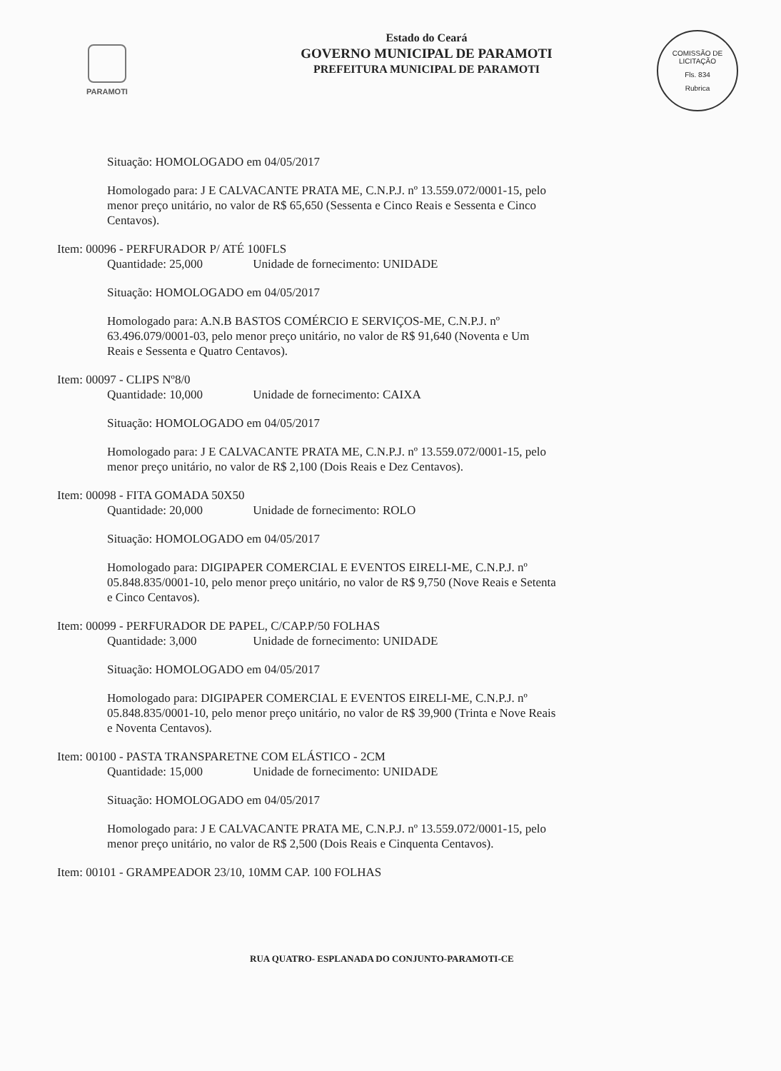PARAMOTI
Estado do Ceará
GOVERNO MUNICIPAL DE PARAMOTI
PREFEITURA MUNICIPAL DE PARAMOTI
COMISSÃO DE LICITAÇÃO
Fls. 834
Rubrica
Situação: HOMOLOGADO em 04/05/2017
Homologado para: J E CALVACANTE PRATA ME, C.N.P.J. nº 13.559.072/0001-15, pelo menor preço unitário, no valor de R$ 65,650 (Sessenta e Cinco Reais e Sessenta e Cinco Centavos).
Item: 00096 - PERFURADOR P/ ATÉ 100FLS
Quantidade: 25,000 Unidade de fornecimento: UNIDADE
Situação: HOMOLOGADO em 04/05/2017
Homologado para: A.N.B BASTOS COMÉRCIO E SERVIÇOS-ME, C.N.P.J. nº 63.496.079/0001-03, pelo menor preço unitário, no valor de R$ 91,640 (Noventa e Um Reais e Sessenta e Quatro Centavos).
Item: 00097 - CLIPS Nº8/0
Quantidade: 10,000 Unidade de fornecimento: CAIXA
Situação: HOMOLOGADO em 04/05/2017
Homologado para: J E CALVACANTE PRATA ME, C.N.P.J. nº 13.559.072/0001-15, pelo menor preço unitário, no valor de R$ 2,100 (Dois Reais e Dez Centavos).
Item: 00098 - FITA GOMADA 50X50
Quantidade: 20,000 Unidade de fornecimento: ROLO
Situação: HOMOLOGADO em 04/05/2017
Homologado para: DIGIPAPER COMERCIAL E EVENTOS EIRELI-ME, C.N.P.J. nº 05.848.835/0001-10, pelo menor preço unitário, no valor de R$ 9,750 (Nove Reais e Setenta e Cinco Centavos).
Item: 00099 - PERFURADOR DE PAPEL, C/CAP.P/50 FOLHAS
Quantidade: 3,000 Unidade de fornecimento: UNIDADE
Situação: HOMOLOGADO em 04/05/2017
Homologado para: DIGIPAPER COMERCIAL E EVENTOS EIRELI-ME, C.N.P.J. nº 05.848.835/0001-10, pelo menor preço unitário, no valor de R$ 39,900 (Trinta e Nove Reais e Noventa Centavos).
Item: 00100 - PASTA TRANSPARETNE COM ELÁSTICO - 2CM
Quantidade: 15,000 Unidade de fornecimento: UNIDADE
Situação: HOMOLOGADO em 04/05/2017
Homologado para: J E CALVACANTE PRATA ME, C.N.P.J. nº 13.559.072/0001-15, pelo menor preço unitário, no valor de R$ 2,500 (Dois Reais e Cinquenta Centavos).
Item: 00101 - GRAMPEADOR 23/10, 10MM CAP. 100 FOLHAS
RUA QUATRO- ESPLANADA DO CONJUNTO-PARAMOTI-CE